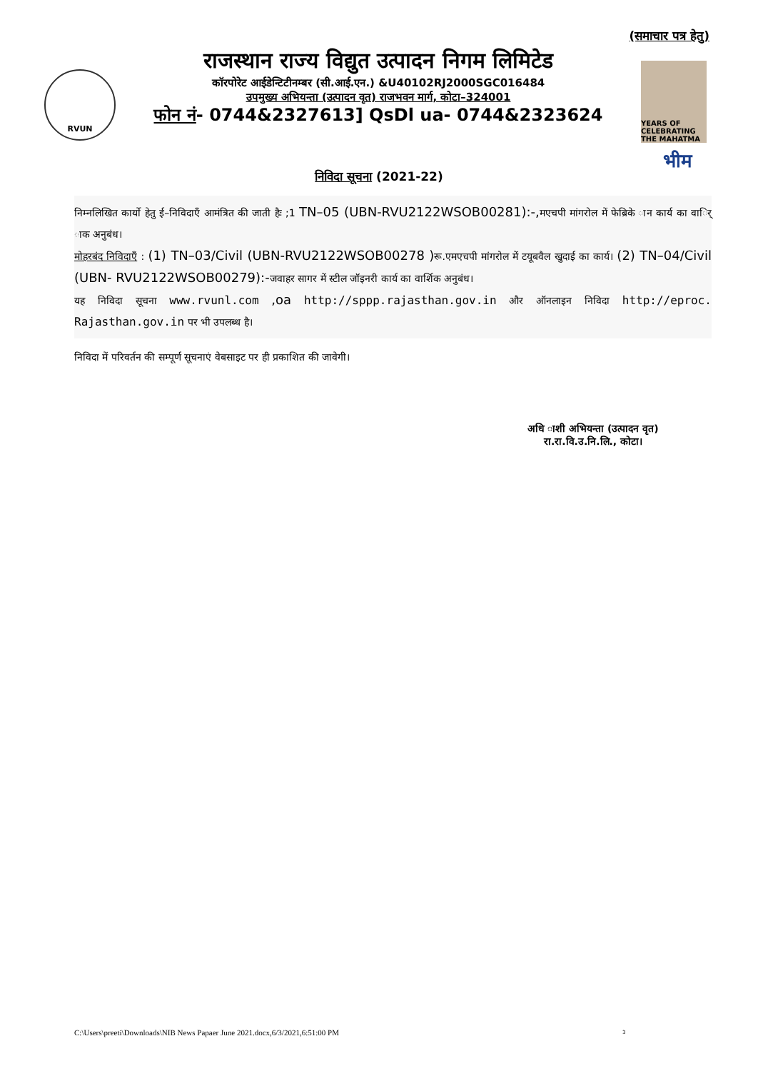(समाचार पत्र हेतु)
RVUN
राजस्थान राज्य विद्युत उत्पादन निगम लिमिटेड
कॉरपोरेट आईडेन्टिटीनम्बर (सी.आई.एन.) &U40102RJ2000SGC016484
उपमुख्य अभियन्ता (उत्पादन वृत) राजभवन मार्ग, कोटा–324001
फोन नं- 0744&2327613] QsDl ua- 0744&2323624
YEARS OF CELEBRATING THE MAHATMA
भीम
निविदा सूचना (2021-22)
निम्नलिखित कार्यो हेतु ई–निविदाएँ आमंत्रित की जाती हैः ;1 TN–05 (UBN-RVU2122WSOB00281):-,मएचपी मांगरोल में फेब्रिके ान कार्य का वार्ि ाक अनुबंध।
मोहरबंद निविदाएँ : (1) TN–03/Civil (UBN-RVU2122WSOB00278 )रू.एमएचपी मांगरोल में टयूबवैल खुदाई का कार्य। (2) TN–04/Civil (UBN- RVU2122WSOB00279):-जवाहर सागर में स्टील जॉइनरी कार्य का वार्शिक अनुबंध।
यह निविदा सूचना www.rvunl.com ,oa http://sppp.rajasthan.gov.in और ऑनलाइन निविदा http://eproc. Rajasthan.gov.in पर भी उपलब्ध है।
निविदा में परिवर्तन की सम्पूर्ण सूचनाएं वेबसाइट पर ही प्रकाशित की जावेगी।
अधि ाशी अभियन्ता (उत्पादन वृत)
रा.रा.वि.उ.नि.लि., कोटा।
C:\Users\preeti\Downloads\NIB News Papaer June 2021.docx,6/3/2021,6:51:00 PM
3